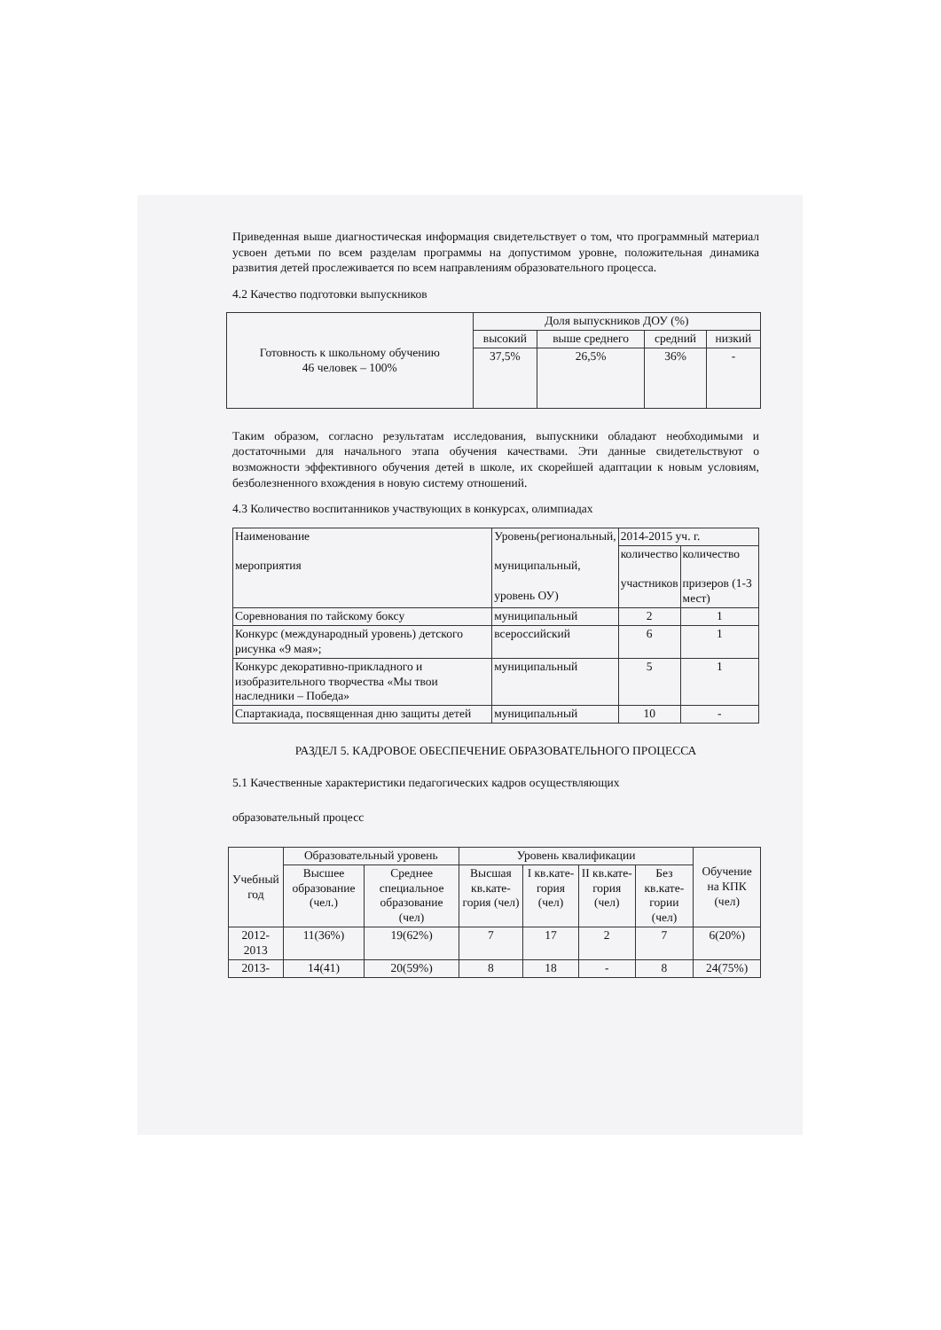Приведенная выше диагностическая информация свидетельствует о том, что программный материал усвоен детьми по всем разделам программы на допустимом уровне, положительная динамика развития детей прослеживается по всем направлениям образовательного процесса.
4.2 Качество подготовки выпускников
| Готовность к школьному обучению 46 человек – 100% | Доля выпускников ДОУ (%) | | | |
| | высокий | выше среднего | средний | низкий |
| | 37,5% | 26,5% | 36% | - |
Таким образом, согласно результатам исследования, выпускники обладают необходимыми и достаточными для начального этапа обучения качествами. Эти данные свидетельствуют о возможности эффективного обучения детей в школе, их скорейшей адаптации к новым условиям, безболезненного вхождения в новую систему отношений.
4.3 Количество воспитанников участвующих в конкурсах, олимпиадах
| Наименование мероприятия | Уровень(региональный, муниципальный, уровень ОУ) | 2014-2015 уч. г. | |
| --- | --- | --- | --- |
| | | количество участников | количество призеров (1-3 мест) |
| Соревнования по тайскому боксу | муниципальный | 2 | 1 |
| Конкурс (международный уровень) детского рисунка «9 мая»; | всероссийский | 6 | 1 |
| Конкурс декоративно-прикладного и изобразительного творчества «Мы твои наследники – Победа» | муниципальный | 5 | 1 |
| Спартакиада, посвященная дню защиты детей | муниципальный | 10 | - |
РАЗДЕЛ 5. КАДРОВОЕ ОБЕСПЕЧЕНИЕ ОБРАЗОВАТЕЛЬНОГО ПРОЦЕССА
5.1 Качественные характеристики педагогических кадров осуществляющих
образовательный процесс
| Учебный год | Образовательный уровень | | Уровень квалификации | | | | Обучение на КПК (чел) |
| --- | --- | --- | --- | --- | --- | --- | --- |
| | Высшее образование (чел.) | Среднее специальное образование (чел) | Высшая кв.кате-гория (чел) | I кв.кате-гория (чел) | II кв.кате-гория (чел) | Без кв.кате-гории (чел) | |
| 2012-2013 | 11(36%) | 19(62%) | 7 | 17 | 2 | 7 | 6(20%) |
| 2013- | 14(41) | 20(59%) | 8 | 18 | - | 8 | 24(75%) |